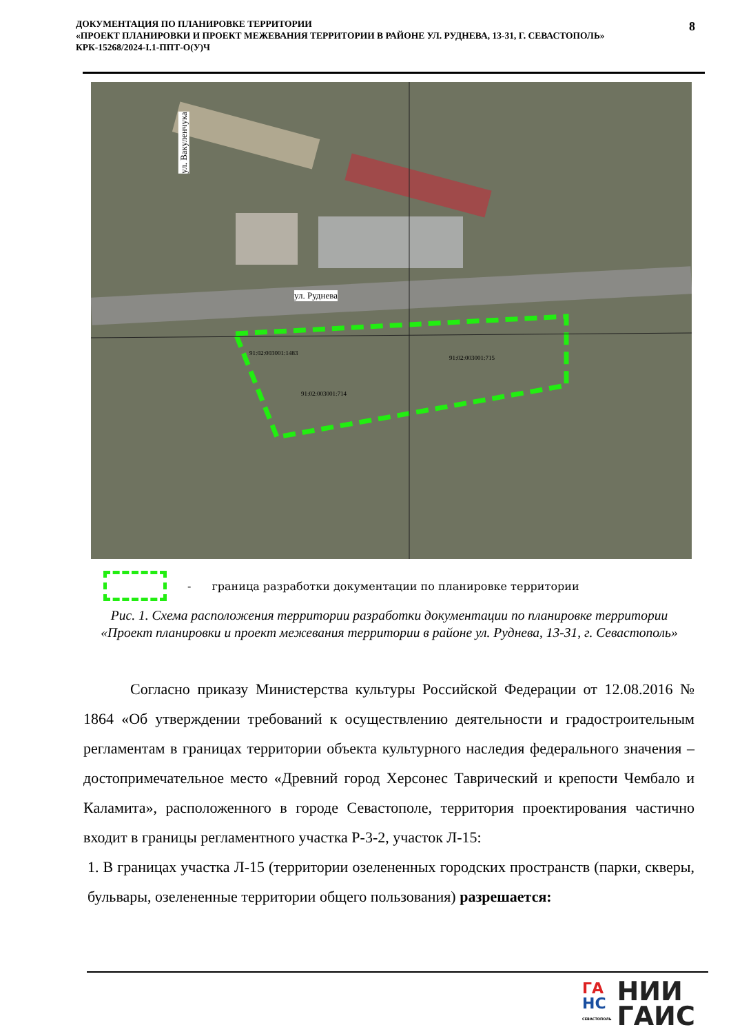ДОКУМЕНТАЦИЯ ПО ПЛАНИРОВКЕ ТЕРРИТОРИИ
«ПРОЕКТ ПЛАНИРОВКИ И ПРОЕКТ МЕЖЕВАНИЯ ТЕРРИТОРИИ В РАЙОНЕ УЛ. РУДНЕВА, 13-31, Г. СЕВАСТОПОЛЬ»
КРК-15268/2024-I.1-ППТ-О(У)Ч
8
ул. Вакуленчука
ул. Руднева
91:02:003001:1483
91:02:003001:715
91:02:003001:714
- граница разработки документации по планировке территории
Рис. 1. Схема расположения территории разработки документации по планировке территории «Проект планировки и проект межевания территории в районе ул. Руднева, 13-31, г. Севастополь»
Согласно приказу Министерства культуры Российской Федерации от 12.08.2016 № 1864 «Об утверждении требований к осуществлению деятельности и градостроительным регламентам в границах территории объекта культурного наследия федерального значения – достопримечательное место «Древний город Херсонес Таврический и крепости Чембало и Каламита», расположенного в городе Севастополе, территория проектирования частично входит в границы регламентного участка Р-3-2, участок Л-15:
1. В границах участка Л-15 (территории озелененных городских пространств (парки, скверы, бульвары, озелененные территории общего пользования) разрешается:
ГА
НС
СЕВАСТОПОЛЬ
НИИ
ГАИС